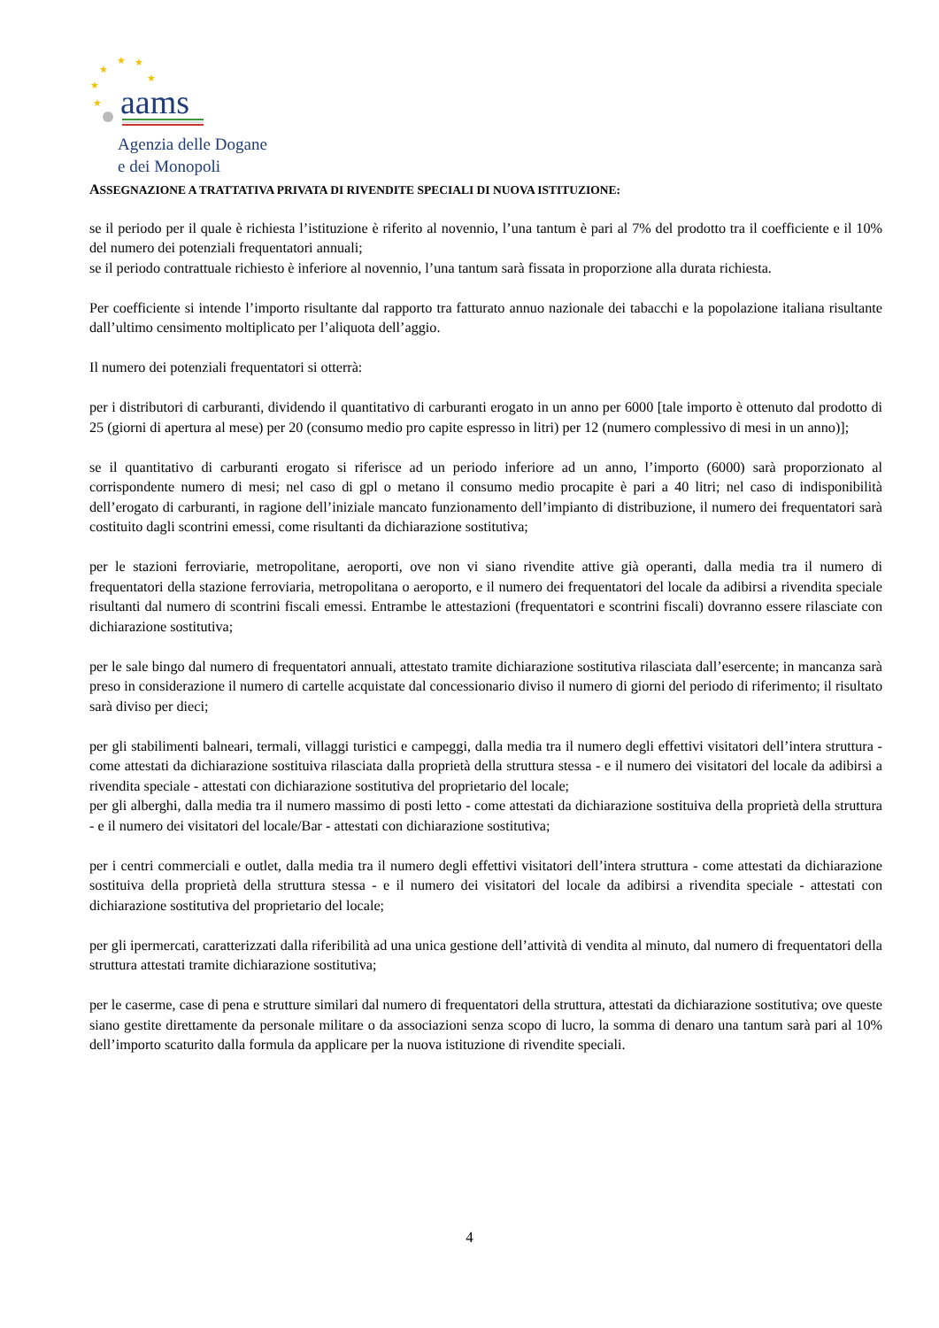★
★
★
★
★
★
aams
Agenzia delle Dogane
e dei Monopoli
ASSEGNAZIONE A TRATTATIVA PRIVATA DI RIVENDITE SPECIALI DI NUOVA ISTITUZIONE:
se il periodo per il quale è richiesta l’istituzione è riferito al novennio, l’una tantum è pari al 7% del prodotto tra il coefficiente e il 10% del numero dei potenziali frequentatori annuali;
se il periodo contrattuale richiesto è inferiore al novennio, l’una tantum sarà fissata in proporzione alla durata richiesta.
Per coefficiente si intende l’importo risultante dal rapporto tra fatturato annuo nazionale dei tabacchi e la popolazione italiana risultante dall’ultimo censimento moltiplicato per l’aliquota dell’aggio.
Il numero dei potenziali frequentatori si otterrà:
per i distributori di carburanti, dividendo il quantitativo di carburanti erogato in un anno per 6000 [tale importo è ottenuto dal prodotto di 25 (giorni di apertura al mese) per 20 (consumo medio pro capite espresso in litri) per 12 (numero complessivo di mesi in un anno)];
se il quantitativo di carburanti erogato si riferisce ad un periodo inferiore ad un anno, l’importo (6000) sarà proporzionato al corrispondente numero di mesi; nel caso di gpl o metano il consumo medio procapite è pari a 40 litri; nel caso di indisponibilità dell’erogato di carburanti, in ragione dell’iniziale mancato funzionamento dell’impianto di distribuzione, il numero dei frequentatori sarà costituito dagli scontrini emessi, come risultanti da dichiarazione sostitutiva;
per le stazioni ferroviarie, metropolitane, aeroporti, ove non vi siano rivendite attive già operanti, dalla media tra il numero di frequentatori della stazione ferroviaria, metropolitana o aeroporto, e il numero dei frequentatori del locale da adibirsi a rivendita speciale risultanti dal numero di scontrini fiscali emessi. Entrambe le attestazioni (frequentatori e scontrini fiscali) dovranno essere rilasciate con dichiarazione sostitutiva;
per le sale bingo dal numero di frequentatori annuali, attestato tramite dichiarazione sostitutiva rilasciata dall’esercente; in mancanza sarà preso in considerazione il numero di cartelle acquistate dal concessionario diviso il numero di giorni del periodo di riferimento; il risultato sarà diviso per dieci;
per gli stabilimenti balneari, termali, villaggi turistici e campeggi, dalla media tra il numero degli effettivi visitatori dell’intera struttura - come attestati da dichiarazione sostituiva rilasciata dalla proprietà della struttura stessa - e il numero dei visitatori del locale da adibirsi a rivendita speciale - attestati con dichiarazione sostitutiva del proprietario del locale;
per gli alberghi, dalla media tra il numero massimo di posti letto - come attestati da dichiarazione sostituiva della proprietà della struttura - e il numero dei visitatori del locale/Bar - attestati con dichiarazione sostitutiva;
per i centri commerciali e outlet, dalla media tra il numero degli effettivi visitatori dell’intera struttura - come attestati da dichiarazione sostituiva della proprietà della struttura stessa - e il numero dei visitatori del locale da adibirsi a rivendita speciale - attestati con dichiarazione sostitutiva del proprietario del locale;
per gli ipermercati, caratterizzati dalla riferibilità ad una unica gestione dell’attività di vendita al minuto, dal numero di frequentatori della struttura attestati tramite dichiarazione sostitutiva;
per le caserme, case di pena e strutture similari dal numero di frequentatori della struttura, attestati da dichiarazione sostitutiva; ove queste siano gestite direttamente da personale militare o da associazioni senza scopo di lucro, la somma di denaro una tantum sarà pari al 10% dell’importo scaturito dalla formula da applicare per la nuova istituzione di rivendite speciali.
4